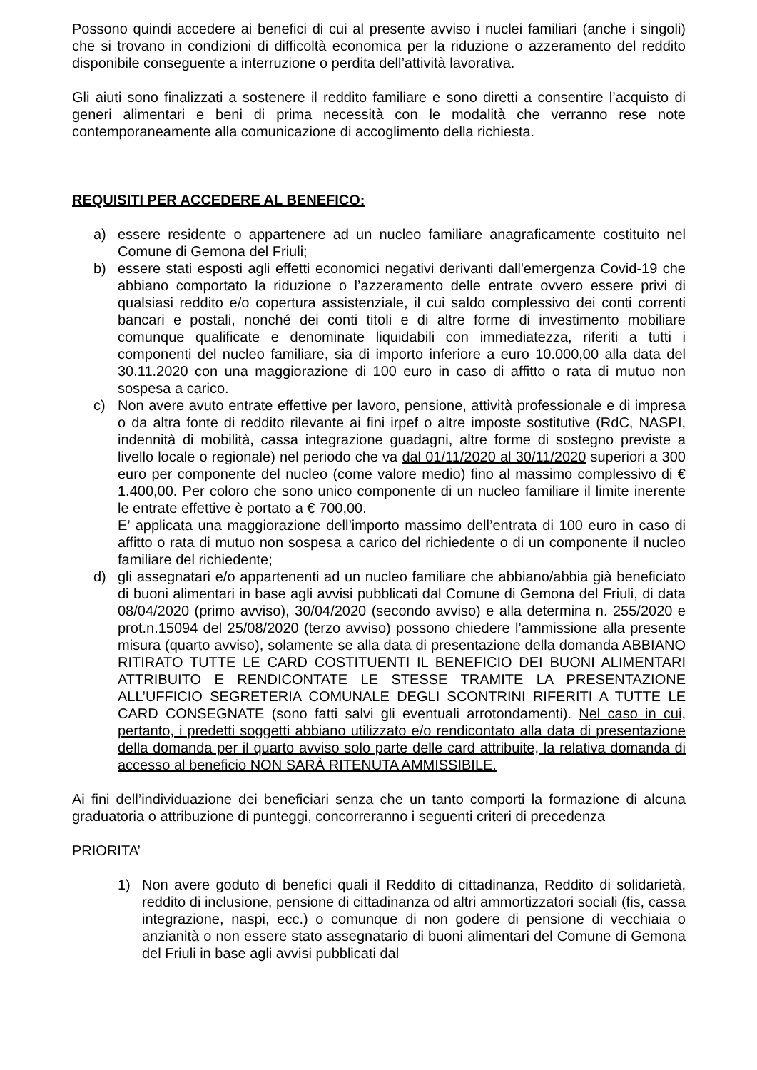Possono quindi accedere ai benefici di cui al presente avviso i nuclei familiari (anche i singoli) che si trovano in condizioni di difficoltà economica per la riduzione o azzeramento del reddito disponibile conseguente a interruzione o perdita dell’attività lavorativa.
Gli aiuti sono finalizzati a sostenere il reddito familiare e sono diretti a consentire l’acquisto di generi alimentari e beni di prima necessità con le modalità che verranno rese note contemporaneamente alla comunicazione di accoglimento della richiesta.
REQUISITI PER ACCEDERE AL BENEFICO:
a) essere residente o appartenere ad un nucleo familiare anagraficamente costituito nel Comune di Gemona del Friuli;
b) essere stati esposti agli effetti economici negativi derivanti dall'emergenza Covid-19 che abbiano comportato la riduzione o l’azzeramento delle entrate ovvero essere privi di qualsiasi reddito e/o copertura assistenziale, il cui saldo complessivo dei conti correnti bancari e postali, nonché dei conti titoli e di altre forme di investimento mobiliare comunque qualificate e denominate liquidabili con immediatezza, riferiti a tutti i componenti del nucleo familiare, sia di importo inferiore a euro 10.000,00 alla data del 30.11.2020 con una maggiorazione di 100 euro in caso di affitto o rata di mutuo non sospesa a carico.
c) Non avere avuto entrate effettive per lavoro, pensione, attività professionale e di impresa o da altra fonte di reddito rilevante ai fini irpef o altre imposte sostitutive (RdC, NASPI, indennità di mobilità, cassa integrazione guadagni, altre forme di sostegno previste a livello locale o regionale) nel periodo che va dal 01/11/2020 al 30/11/2020 superiori a 300 euro per componente del nucleo (come valore medio) fino al massimo complessivo di € 1.400,00. Per coloro che sono unico componente di un nucleo familiare il limite inerente le entrate effettive è portato a € 700,00.
E’ applicata una maggiorazione dell’importo massimo dell’entrata di 100 euro in caso di affitto o rata di mutuo non sospesa a carico del richiedente o di un componente il nucleo familiare del richiedente;
d) gli assegnatari e/o appartenenti ad un nucleo familiare che abbiano/abbia già beneficiato di buoni alimentari in base agli avvisi pubblicati dal Comune di Gemona del Friuli, di data 08/04/2020 (primo avviso), 30/04/2020 (secondo avviso) e alla determina n. 255/2020 e prot.n.15094 del 25/08/2020 (terzo avviso) possono chiedere l’ammissione alla presente misura (quarto avviso), solamente se alla data di presentazione della domanda ABBIANO RITIRATO TUTTE LE CARD COSTITUENTI IL BENEFICIO DEI BUONI ALIMENTARI ATTRIBUITO E RENDICONTATE LE STESSE TRAMITE LA PRESENTAZIONE ALL’UFFICIO SEGRETERIA COMUNALE DEGLI SCONTRINI RIFERITI A TUTTE LE CARD CONSEGNATE (sono fatti salvi gli eventuali arrotondamenti). Nel caso in cui, pertanto, i predetti soggetti abbiano utilizzato e/o rendicontato alla data di presentazione della domanda per il quarto avviso solo parte delle card attribuite, la relativa domanda di accesso al beneficio NON SARÀ RITENUTA AMMISSIBILE.
Ai fini dell’individuazione dei beneficiari senza che un tanto comporti la formazione di alcuna graduatoria o attribuzione di punteggi, concorreranno i seguenti criteri di precedenza
PRIORITA’
1) Non avere goduto di benefici quali il Reddito di cittadinanza, Reddito di solidarietà, reddito di inclusione, pensione di cittadinanza od altri ammortizzatori sociali (fis, cassa integrazione, naspi, ecc.) o comunque di non godere di pensione di vecchiaia o anzianità o non essere stato assegnatario di buoni alimentari del Comune di Gemona del Friuli in base agli avvisi pubblicati dal